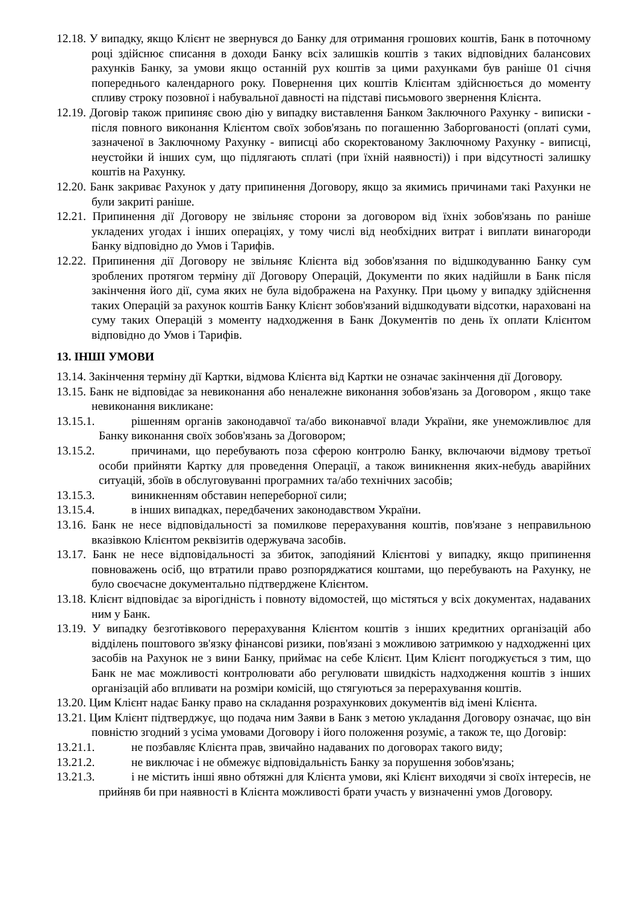12.18. У випадку, якщо Клієнт не звернувся до Банку для отримання грошових коштів, Банк в поточному році здійснює списання в доходи Банку всіх залишків коштів з таких відповідних балансових рахунків Банку, за умови якщо останній рух коштів за цими рахунками був раніше 01 січня попереднього календарного року. Повернення цих коштів Клієнтам здійснюється до моменту спливу строку позовної і набувальної давності на підставі письмового звернення Клієнта.
12.19. Договір також припиняє свою дію у випадку виставлення Банком Заключного Рахунку - виписки - після повного виконання Клієнтом своїх зобов'язань по погашенню Заборгованості (оплаті суми, зазначеної в Заключному Рахунку - виписці або скоректованому Заключному Рахунку - виписці, неустойки й інших сум, що підлягають сплаті (при їхній наявності)) і при відсутності залишку коштів на Рахунку.
12.20. Банк закриває Рахунок у дату припинення Договору, якщо за якимись причинами такі Рахунки не були закриті раніше.
12.21. Припинення дії Договору не звільняє сторони за договором від їхніх зобов'язань по раніше укладених угодах і інших операціях, у тому числі від необхідних витрат і виплати винагороди Банку відповідно до Умов і Тарифів.
12.22. Припинення дії Договору не звільняє Клієнта від зобов'язання по відшкодуванню Банку сум зроблених протягом терміну дії Договору Операцій, Документи по яких надійшли в Банк після закінчення його дії, сума яких не була відображена на Рахунку. При цьому у випадку здійснення таких Операцій за рахунок коштів Банку Клієнт зобов'язаний відшкодувати відсотки, нараховані на суму таких Операцій з моменту надходження в Банк Документів по день їх оплати Клієнтом відповідно до Умов і Тарифів.
13. ІНШІ УМОВИ
13.14. Закінчення терміну дії Картки, відмова Клієнта від Картки не означає закінчення дії Договору.
13.15. Банк не відповідає за невиконання або неналежне виконання зобов'язань за Договором , якщо таке невиконання викликане:
13.15.1. рішенням органів законодавчої та/або виконавчої влади України, яке унеможливлює для Банку виконання своїх зобов'язань за Договором;
13.15.2. причинами, що перебувають поза сферою контролю Банку, включаючи відмову третьої особи прийняти Картку для проведення Операції, а також виникнення яких-небудь аварійних ситуацій, збоїв в обслуговуванні програмних та/або технічних засобів;
13.15.3. виникненням обставин непереборної сили;
13.15.4. в інших випадках, передбачених законодавством України.
13.16. Банк не несе відповідальності за помилкове перерахування коштів, пов'язане з неправильною вказівкою Клієнтом реквізитів одержувача засобів.
13.17. Банк не несе відповідальності за збиток, заподіяний Клієнтові у випадку, якщо припинення повноважень осіб, що втратили право розпоряджатися коштами, що перебувають на Рахунку, не було своєчасне документально підтверджене Клієнтом.
13.18. Клієнт відповідає за вірогідність і повноту відомостей, що містяться у всіх документах, надаваних ним у Банк.
13.19. У випадку безготівкового перерахування Клієнтом коштів з інших кредитних організацій або відділень поштового зв'язку фінансові ризики, пов'язані з можливою затримкою у надходженні цих засобів на Рахунок не з вини Банку, приймає на себе Клієнт. Цим Клієнт погоджується з тим, що Банк не має можливості контролювати або регулювати швидкість надходження коштів з інших організацій або впливати на розміри комісій, що стягуються за перерахування коштів.
13.20. Цим Клієнт надає Банку право на складання розрахункових документів від імені Клієнта.
13.21. Цим Клієнт підтверджує, що подача ним Заяви в Банк з метою укладання Договору означає, що він повністю згодний з усіма умовами Договору і його положення розуміє, а також те, що Договір:
13.21.1. не позбавляє Клієнта прав, звичайно надаваних по договорах такого виду;
13.21.2. не виключає і не обмежує відповідальність Банку за порушення зобов'язань;
13.21.3. і не містить інші явно обтяжні для Клієнта умови, які Клієнт виходячи зі своїх інтересів, не прийняв би при наявності в Клієнта можливості брати участь у визначенні умов Договору.